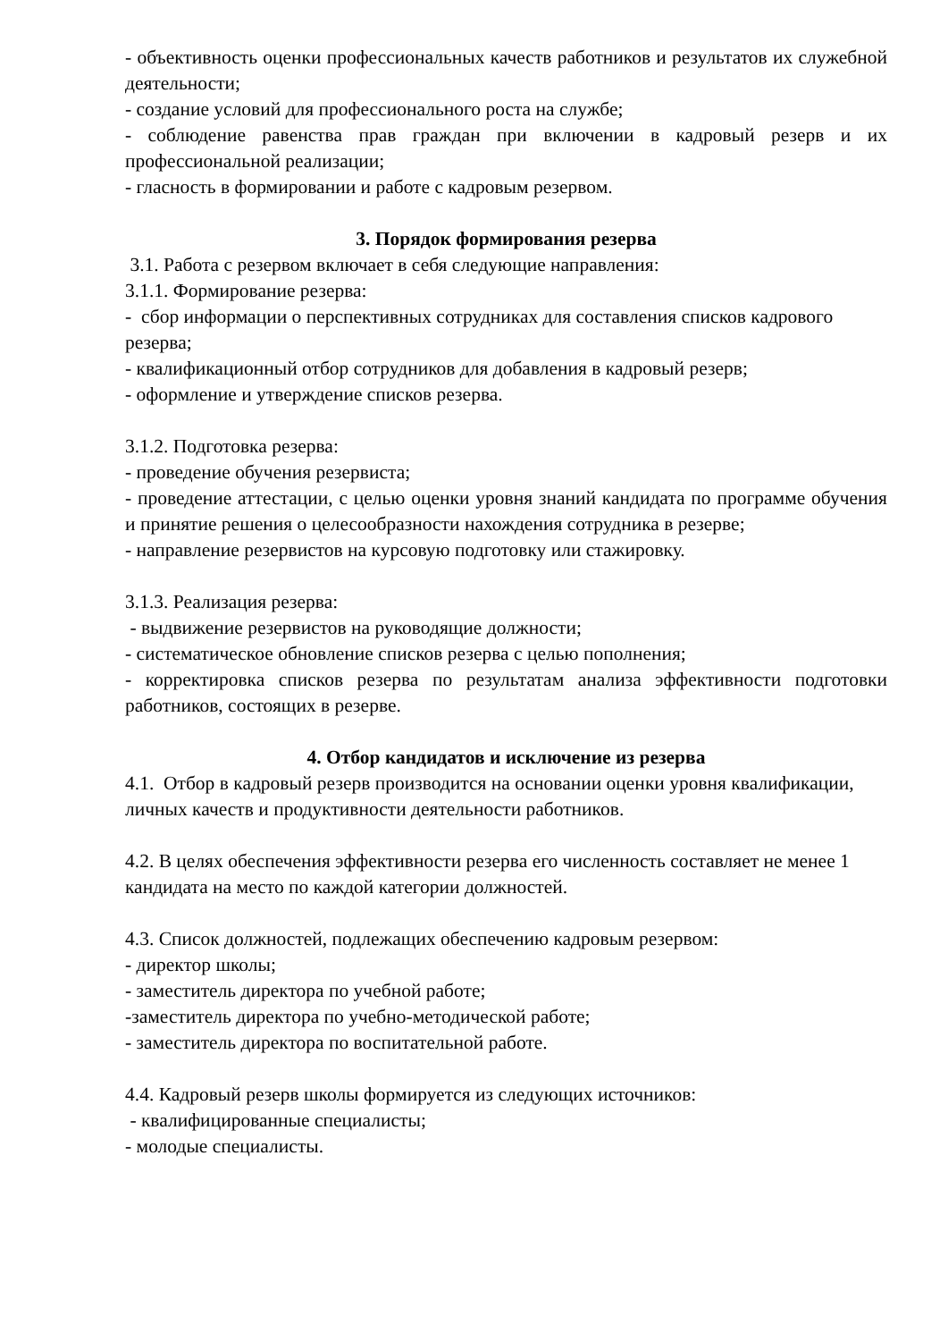- объективность оценки профессиональных качеств работников и результатов их служебной деятельности;
- создание условий для профессионального роста на службе;
- соблюдение равенства прав граждан при включении в кадровый резерв и их профессиональной реализации;
- гласность в формировании и работе с кадровым резервом.
3. Порядок формирования резерва
3.1. Работа с резервом включает в себя следующие направления:
3.1.1. Формирование резерва:
- сбор информации о перспективных сотрудниках для составления списков кадрового резерва;
- квалификационный отбор сотрудников для добавления в кадровый резерв;
- оформление и утверждение списков резерва.
3.1.2. Подготовка резерва:
- проведение обучения резервиста;
- проведение аттестации, с целью оценки уровня знаний кандидата по программе обучения и принятие решения о целесообразности нахождения сотрудника в резерве;
- направление резервистов на курсовую подготовку или стажировку.
3.1.3. Реализация резерва:
- выдвижение резервистов на руководящие должности;
- систематическое обновление списков резерва с целью пополнения;
- корректировка списков резерва по результатам анализа эффективности подготовки работников, состоящих в резерве.
4. Отбор кандидатов и исключение из резерва
4.1. Отбор в кадровый резерв производится на основании оценки уровня квалификации, личных качеств и продуктивности деятельности работников.
4.2. В целях обеспечения эффективности резерва его численность составляет не менее 1 кандидата на место по каждой категории должностей.
4.3. Список должностей, подлежащих обеспечению кадровым резервом:
- директор школы;
- заместитель директора по учебной работе;
-заместитель директора по учебно-методической работе;
- заместитель директора по воспитательной работе.
4.4. Кадровый резерв школы формируется из следующих источников:
- квалифицированные специалисты;
- молодые специалисты.